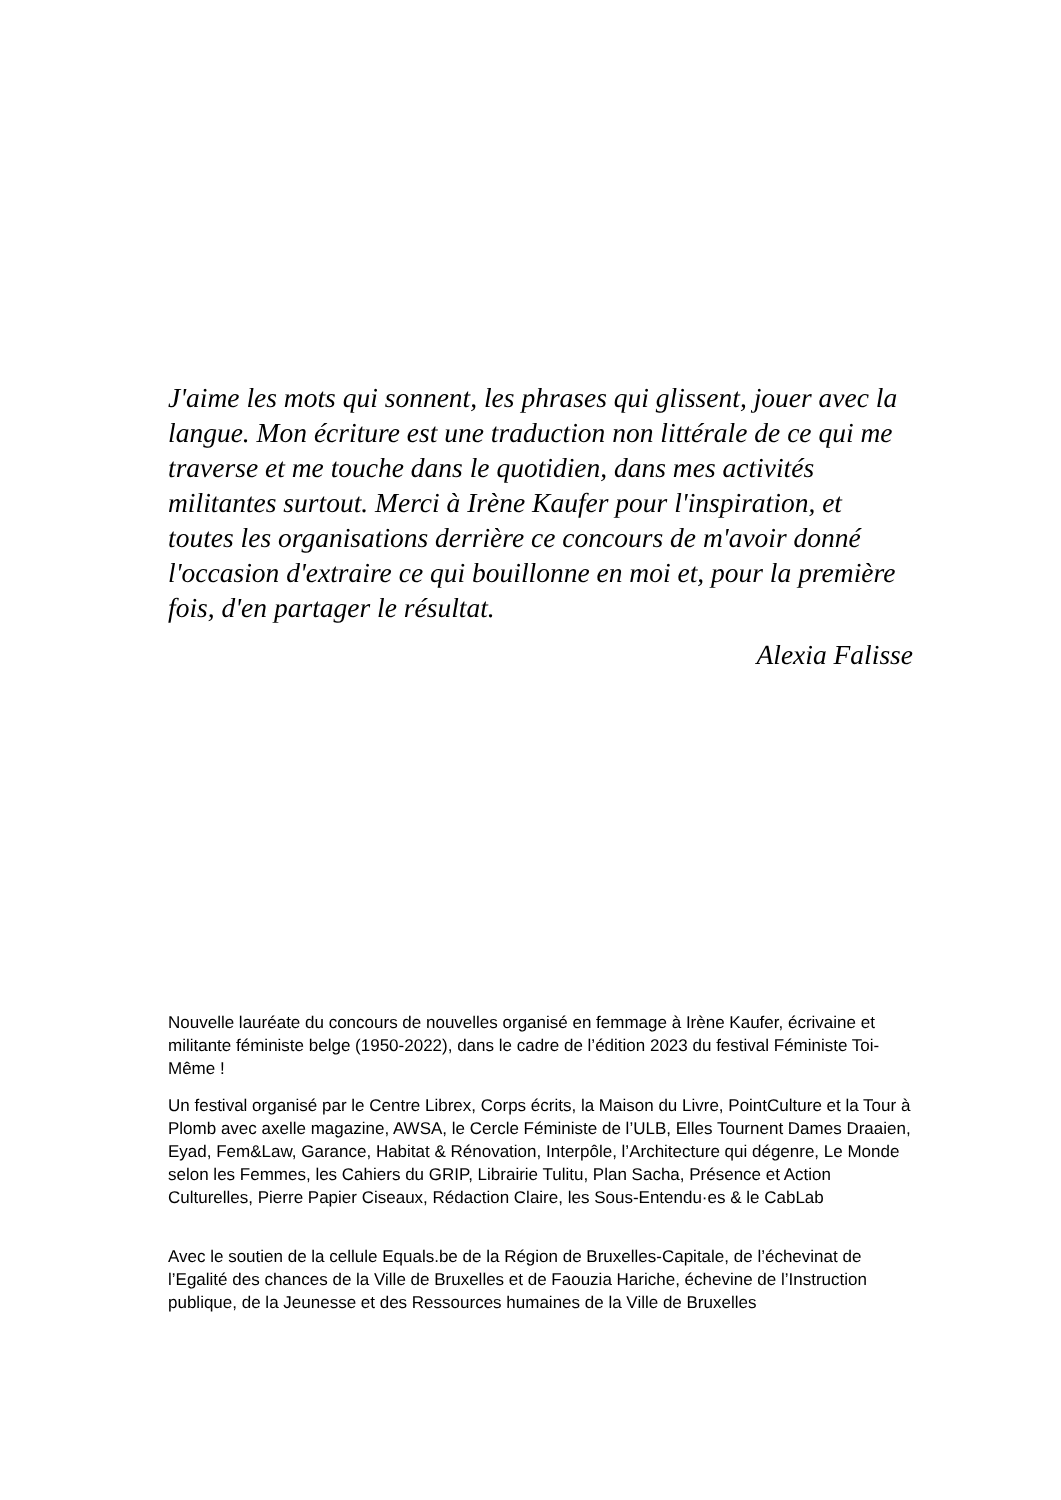J'aime les mots qui sonnent, les phrases qui glissent, jouer avec la langue. Mon écriture est une traduction non littérale de ce qui me traverse et me touche dans le quotidien, dans mes activités militantes surtout. Merci à Irène Kaufer pour l'inspiration, et toutes les organisations derrière ce concours de m'avoir donné l'occasion d'extraire ce qui bouillonne en moi et, pour la première fois, d'en partager le résultat.
Alexia Falisse
Nouvelle lauréate du concours de nouvelles organisé en femmage à Irène Kaufer, écrivaine et militante féministe belge (1950-2022), dans le cadre de l’édition 2023 du festival Féministe Toi-Même !
Un festival organisé par le Centre Librex, Corps écrits, la Maison du Livre, PointCulture et la Tour à Plomb avec axelle magazine, AWSA, le Cercle Féministe de l’ULB, Elles Tournent Dames Draaien, Eyad, Fem&Law, Garance, Habitat & Rénovation, Interpôle, l’Architecture qui dégenre, Le Monde selon les Femmes, les Cahiers du GRIP, Librairie Tulitu, Plan Sacha, Présence et Action Culturelles, Pierre Papier Ciseaux, Rédaction Claire, les Sous-Entendu·es & le CabLab
Avec le soutien de la cellule Equals.be de la Région de Bruxelles-Capitale, de l’échevinat de l’Egalité des chances de la Ville de Bruxelles et de Faouzia Hariche, échevine de l’Instruction publique, de la Jeunesse et des Ressources humaines de la Ville de Bruxelles